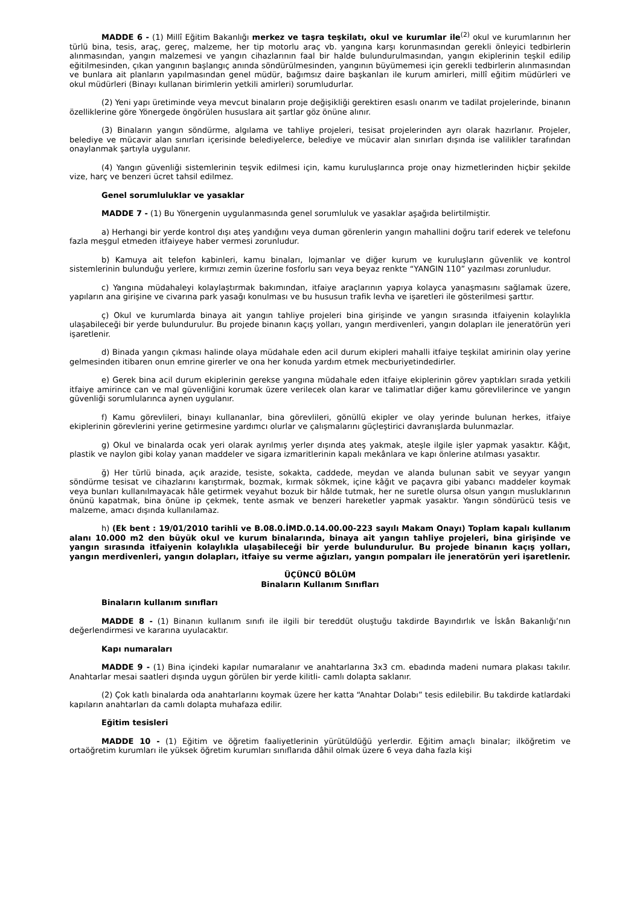MADDE 6 - (1) Millî Eğitim Bakanlığı merkez ve taşra teşkilatı, okul ve kurumlar ile<sup>(2)</sup> okul ve kurumlarının her türlü bina, tesis, araç, gereç, malzeme, her tip motorlu araç vb. yangına karşı korunmasından gerekli önleyici tedbirlerin alınmasından, yangın malzemesi ve yangın cihazlarının faal bir halde bulundurulmasından, yangın ekiplerinin teşkil edilip eğitilmesinden, çıkan yangının başlangıç anında söndürülmesinden, yangının büyümemesi için gerekli tedbirlerin alınmasından ve bunlara ait planların yapılmasından genel müdür, bağımsız daire başkanları ile kurum amirleri, millî eğitim müdürleri ve okul müdürleri (Binayı kullanan birimlerin yetkili amirleri) sorumludurlar.
(2) Yeni yapı üretiminde veya mevcut binaların proje değişikliği gerektiren esaslı onarım ve tadilat projelerinde, binanın özelliklerine göre Yönergede öngörülen hususlara ait şartlar göz önüne alınır.
(3) Binaların yangın söndürme, algılama ve tahliye projeleri, tesisat projelerinden ayrı olarak hazırlanır. Projeler, belediye ve mücavir alan sınırları içerisinde belediyelerce, belediye ve mücavir alan sınırları dışında ise valilikler tarafından onaylanmak şartıyla uygulanır.
(4) Yangın güvenliği sistemlerinin teşvik edilmesi için, kamu kuruluşlarınca proje onay hizmetlerinden hiçbir şekilde vize, harç ve benzeri ücret tahsil edilmez.
Genel sorumluluklar ve yasaklar
MADDE 7 - (1) Bu Yönergenin uygulanmasında genel sorumluluk ve yasaklar aşağıda belirtilmiştir.
a) Herhangi bir yerde kontrol dışı ateş yandığını veya duman görenlerin yangın mahallini doğru tarif ederek ve telefonu fazla meşgul etmeden itfaiyeye haber vermesi zorunludur.
b) Kamuya ait telefon kabinleri, kamu binaları, lojmanlar ve diğer kurum ve kuruluşların güvenlik ve kontrol sistemlerinin bulunduğu yerlere, kırmızı zemin üzerine fosforlu sarı veya beyaz renkte “YANGIN 110” yazılması zorunludur.
c) Yangına müdahaleyi kolaylaştırmak bakımından, itfaiye araçlarının yapıya kolayca yanaşmasını sağlamak üzere, yapıların ana girişine ve civarına park yasağı konulması ve bu hususun trafik levha ve işaretleri ile gösterilmesi şarttır.
ç) Okul ve kurumlarda binaya ait yangın tahliye projeleri bina girişinde ve yangın sırasında itfaiyenin kolaylıkla ulaşabileceği bir yerde bulundurulur. Bu projede binanın kaçış yolları, yangın merdivenleri, yangın dolapları ile jeneratörün yeri işaretlenir.
d) Binada yangın çıkması halinde olaya müdahale eden acil durum ekipleri mahalli itfaiye teşkilat amirinin olay yerine gelmesinden itibaren onun emrine girerler ve ona her konuda yardım etmek mecburiyetindedirler.
e) Gerek bina acil durum ekiplerinin gerekse yangına müdahale eden itfaiye ekiplerinin görev yaptıkları sırada yetkili itfaiye amirince can ve mal güvenliğini korumak üzere verilecek olan karar ve talimatlar diğer kamu görevlilerince ve yangın güvenliği sorumlularınca aynen uygulanır.
f) Kamu görevlileri, binayı kullananlar, bina görevlileri, gönüllü ekipler ve olay yerinde bulunan herkes, itfaiye ekiplerinin görevlerini yerine getirmesine yardımcı olurlar ve çalışmalarını güçleştirici davranışlarda bulunmazlar.
g) Okul ve binalarda ocak yeri olarak ayrılmış yerler dışında ateş yakmak, ateşle ilgile işler yapmak yasaktır. Kâğıt, plastik ve naylon gibi kolay yanan maddeler ve sigara izmaritlerinin kapalı mekânlara ve kapı önlerine atılması yasaktır.
ğ) Her türlü binada, açık arazide, tesiste, sokakta, caddede, meydan ve alanda bulunan sabit ve seyyar yangın söndürme tesisat ve cihazlarını karıştırmak, bozmak, kırmak sökmek, içine kâğıt ve paçavra gibi yabancı maddeler koymak veya bunları kullanılmayacak hâle getirmek veyahut bozuk bir hâlde tutmak, her ne suretle olursa olsun yangın musluklarının önünü kapatmak, bina önüne ip çekmek, tente asmak ve benzeri hareketler yapmak yasaktır. Yangın söndürücü tesis ve malzeme, amacı dışında kullanılamaz.
h) (Ek bent : 19/01/2010 tarihli ve B.08.0.İMD.0.14.00.00-223 sayılı Makam Onayı) Toplam kapalı kullanım alanı 10.000 m2 den büyük okul ve kurum binalarında, binaya ait yangın tahliye projeleri, bina girişinde ve yangın sırasında itfaiyenin kolaylıkla ulaşabileceği bir yerde bulundurulur. Bu projede binanın kaçış yolları, yangın merdivenleri, yangın dolapları, itfaiye su verme ağızları, yangın pompaları ile jeneratörün yeri işaretlenir.
ÜÇÜNCÜ BÖLÜM
Binaların Kullanım Sınıfları
Binaların kullanım sınıfları
MADDE 8 - (1) Binanın kullanım sınıfı ile ilgili bir tereddüt oluştuğu takdirde Bayındırlık ve İskân Bakanlığı’nın değerlendirmesi ve kararına uyulacaktır.
Kapı numaraları
MADDE 9 - (1) Bina içindeki kapılar numaralanır ve anahtarlarına 3x3 cm. ebadında madeni numara plakası takılır. Anahtarlar mesai saatleri dışında uygun görülen bir yerde kilitli- camlı dolapta saklanır.
(2) Çok katlı binalarda oda anahtarlarını koymak üzere her katta “Anahtar Dolabı” tesis edilebilir. Bu takdirde katlardaki kapıların anahtarları da camlı dolapta muhafaza edilir.
Eğitim tesisleri
MADDE 10 - (1) Eğitim ve öğretim faaliyetlerinin yürütüldüğü yerlerdir. Eğitim amaçlı binalar; ilköğretim ve ortaöğretim kurumları ile yüksek öğretim kurumları sınıflarıda dâhil olmak üzere 6 veya daha fazla kişi